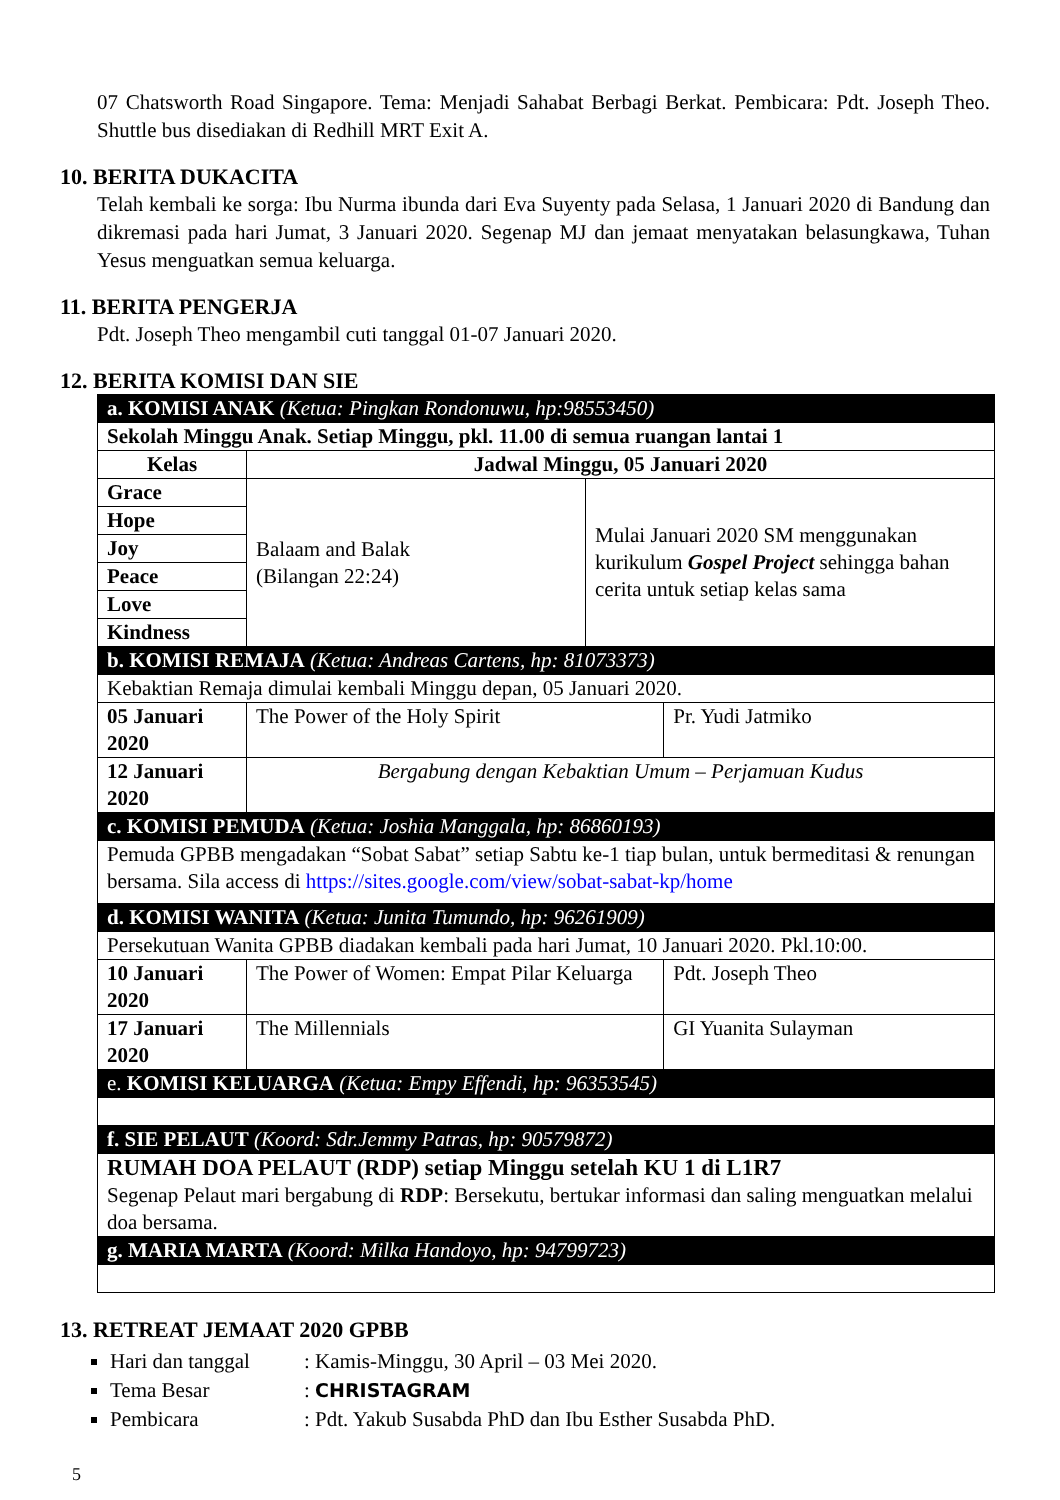07 Chatsworth Road Singapore. Tema: Menjadi Sahabat Berbagi Berkat. Pembicara: Pdt. Joseph Theo. Shuttle bus disediakan di Redhill MRT Exit A.
10. BERITA DUKACITA
Telah kembali ke sorga: Ibu Nurma ibunda dari Eva Suyenty pada Selasa, 1 Januari 2020 di Bandung dan dikremasi pada hari Jumat, 3 Januari 2020. Segenap MJ dan jemaat menyatakan belasungkawa, Tuhan Yesus menguatkan semua keluarga.
11. BERITA PENGERJA
Pdt. Joseph Theo mengambil cuti tanggal 01-07 Januari 2020.
12. BERITA KOMISI DAN SIE
| a. KOMISI ANAK (Ketua: Pingkan Rondonuwu, hp:98553450) | | | |
| Sekolah Minggu Anak. Setiap Minggu, pkl. 11.00 di semua ruangan lantai 1 | | | |
| Kelas | Jadwal Minggu, 05 Januari 2020 | | |
| Grace | Balaam and Balak (Bilangan 22:24) | Mulai Januari 2020 SM menggunakan kurikulum Gospel Project sehingga bahan cerita untuk setiap kelas sama | |
| Hope | | | |
| Joy | | | |
| Peace | | | |
| Love | | | |
| Kindness | | | |
| b. KOMISI REMAJA (Ketua: Andreas Cartens, hp: 81073373) | | | |
| Kebaktian Remaja dimulai kembali Minggu depan, 05 Januari 2020. | | | |
| 05 Januari 2020 | The Power of the Holy Spirit | | Pr. Yudi Jatmiko |
| 12 Januari 2020 | Bergabung dengan Kebaktian Umum – Perjamuan Kudus | | |
| c. KOMISI PEMUDA (Ketua: Joshia Manggala, hp: 86860193) | | | |
| Pemuda GPBB mengadakan “Sobat Sabat” setiap Sabtu ke-1 tiap bulan, untuk bermeditasi & renungan bersama. Sila access di https://sites.google.com/view/sobat-sabat-kp/home | | | |
| d. KOMISI WANITA (Ketua: Junita Tumundo, hp: 96261909) | | | |
| Persekutuan Wanita GPBB diadakan kembali pada hari Jumat, 10 Januari 2020. Pkl.10:00. | | | |
| 10 Januari 2020 | The Power of Women: Empat Pilar Keluarga | | Pdt. Joseph Theo |
| 17 Januari 2020 | The Millennials | | GI Yuanita Sulayman |
| e. KOMISI KELUARGA (Ketua: Empy Effendi, hp: 96353545) | | | |
| f. SIE PELAUT (Koord: Sdr.Jemmy Patras, hp: 90579872) | | | |
| RUMAH DOA PELAUT (RDP) setiap Minggu setelah KU 1 di L1R7 Segenap Pelaut mari bergabung di RDP : Bersekutu, bertukar informasi dan saling menguatkan melalui doa bersama. | | | |
| g. MARIA MARTA (Koord: Milka Handoyo, hp: 94799723) | | | |
13. RETREAT JEMAAT 2020 GPBB
Hari dan tanggal: Kamis-Minggu, 30 April – 03 Mei 2020.
Tema Besar: CHRISTAGRAM
Pembicara: Pdt. Yakub Susabda PhD dan Ibu Esther Susabda PhD.
5